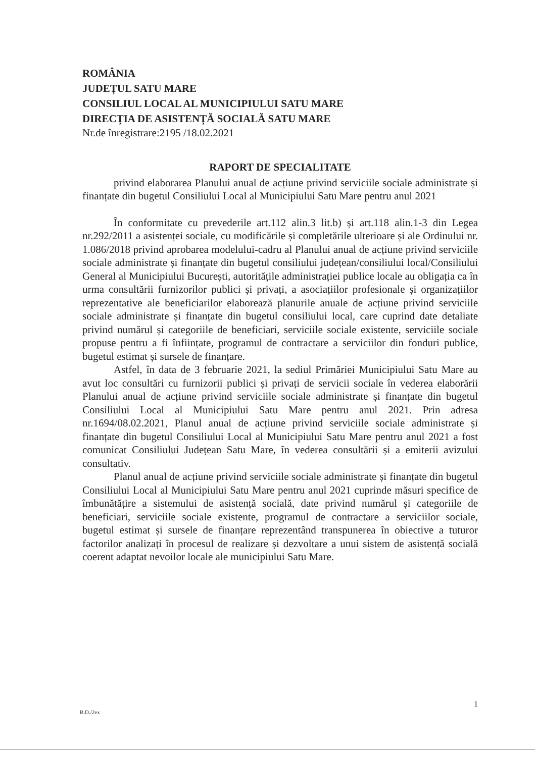ROMÂNIA
JUDEȚUL SATU MARE
CONSILIUL LOCAL AL MUNICIPIULUI SATU MARE
DIRECȚIA DE ASISTENȚĂ SOCIALĂ SATU MARE
Nr.de înregistrare:2195 /18.02.2021
RAPORT DE SPECIALITATE
privind elaborarea Planului anual de acțiune privind serviciile sociale administrate și finanțate din bugetul Consiliului Local al Municipiului Satu Mare pentru anul 2021
În conformitate cu prevederile art.112 alin.3 lit.b) și art.118 alin.1-3 din Legea nr.292/2011 a asistenței sociale, cu modificările și completările ulterioare și ale Ordinului nr. 1.086/2018 privind aprobarea modelului-cadru al Planului anual de acțiune privind serviciile sociale administrate și finanțate din bugetul consiliului județean/consiliului local/Consiliului General al Municipiului București, autoritățile administrației publice locale au obligația ca în urma consultării furnizorilor publici și privați, a asociațiilor profesionale și organizațiilor reprezentative ale beneficiarilor elaborează planurile anuale de acțiune privind serviciile sociale administrate și finanțate din bugetul consiliului local, care cuprind date detaliate privind numărul și categoriile de beneficiari, serviciile sociale existente, serviciile sociale propuse pentru a fi înființate, programul de contractare a serviciilor din fonduri publice, bugetul estimat și sursele de finanțare.
Astfel, în data de 3 februarie 2021, la sediul Primăriei Municipiului Satu Mare au avut loc consultări cu furnizorii publici și privați de servicii sociale în vederea elaborării Planului anual de acțiune privind serviciile sociale administrate și finanțate din bugetul Consiliului Local al Municipiului Satu Mare pentru anul 2021. Prin adresa nr.1694/08.02.2021, Planul anual de acțiune privind serviciile sociale administrate și finanțate din bugetul Consiliului Local al Municipiului Satu Mare pentru anul 2021 a fost comunicat Consiliului Județean Satu Mare, în vederea consultării și a emiterii avizului consultativ.
Planul anual de acțiune privind serviciile sociale administrate și finanțate din bugetul Consiliului Local al Municipiului Satu Mare pentru anul 2021 cuprinde măsuri specifice de îmbunătățire a sistemului de asistență socială, date privind numărul și categoriile de beneficiari, serviciile sociale existente, programul de contractare a serviciilor sociale, bugetul estimat și sursele de finanțare reprezentând transpunerea în obiective a tuturor factorilor analizați în procesul de realizare și dezvoltare a unui sistem de asistență socială coerent adaptat nevoilor locale ale municipiului Satu Mare.
1
B.D./2ex